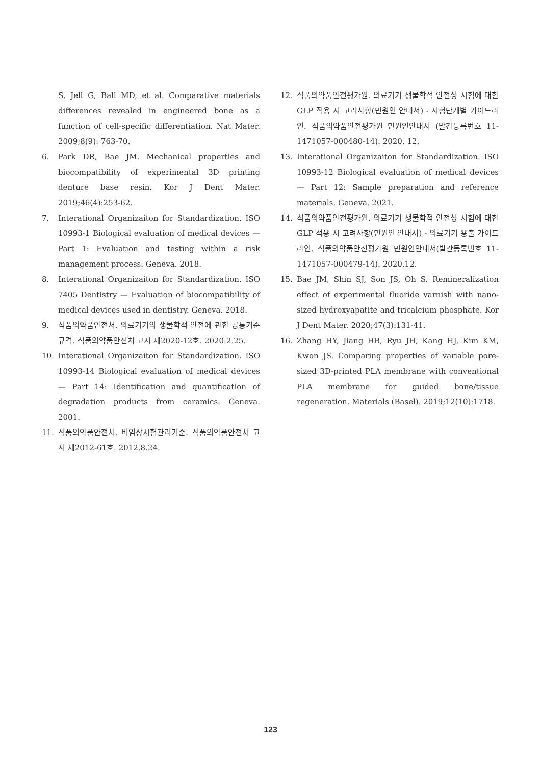S, Jell G, Ball MD, et al. Comparative materials differences revealed in engineered bone as a function of cell-specific differentiation. Nat Mater. 2009;8(9): 763-70.
6. Park DR, Bae JM. Mechanical properties and biocompatibility of experimental 3D printing denture base resin. Kor J Dent Mater. 2019;46(4):253-62.
7. Interational Organizaiton for Standardization. ISO 10993-1 Biological evaluation of medical devices — Part 1: Evaluation and testing within a risk management process. Geneva. 2018.
8. Interational Organizaiton for Standardization. ISO 7405 Dentistry — Evaluation of biocompatibility of medical devices used in dentistry. Geneva. 2018.
9. 식품의약품안전처. 의료기기의 생물학적 안전에 관한 공통기준규격. 식품의약품안전처 고시 제2020-12호. 2020.2.25.
10. Interational Organizaiton for Standardization. ISO 10993-14 Biological evaluation of medical devices — Part 14: Identification and quantification of degradation products from ceramics. Geneva. 2001.
11. 식품의약품안전처. 비임상시험관리기준. 식품의약품안전처 고시 제2012-61호. 2012.8.24.
12. 식품의약품안전평가원. 의료기기 생물학적 안전성 시험에 대한 GLP 적용 시 고려사항(민원인 안내서) - 시험단계별 가이드라인. 식품의약품안전평가원 민원인안내서 (발간등록번호 11-1471057-000480-14). 2020. 12.
13. Interational Organizaiton for Standardization. ISO 10993-12 Biological evaluation of medical devices — Part 12: Sample preparation and reference materials. Geneva. 2021.
14. 식품의약품안전평가원. 의료기기 생물학적 안전성 시험에 대한 GLP 적용 시 고려사항(민원인 안내서) - 의료기기 용출 가이드라인. 식품의약품안전평가원 민원인안내서(발간등록번호 11-1471057-000479-14). 2020.12.
15. Bae JM, Shin SJ, Son JS, Oh S. Remineralization effect of experimental fluoride varnish with nano-sized hydroxyapatite and tricalcium phosphate. Kor J Dent Mater. 2020;47(3):131-41.
16. Zhang HY, Jiang HB, Ryu JH, Kang HJ, Kim KM, Kwon JS. Comparing properties of variable pore-sized 3D-printed PLA membrane with conventional PLA membrane for guided bone/tissue regeneration. Materials (Basel). 2019;12(10):1718.
123